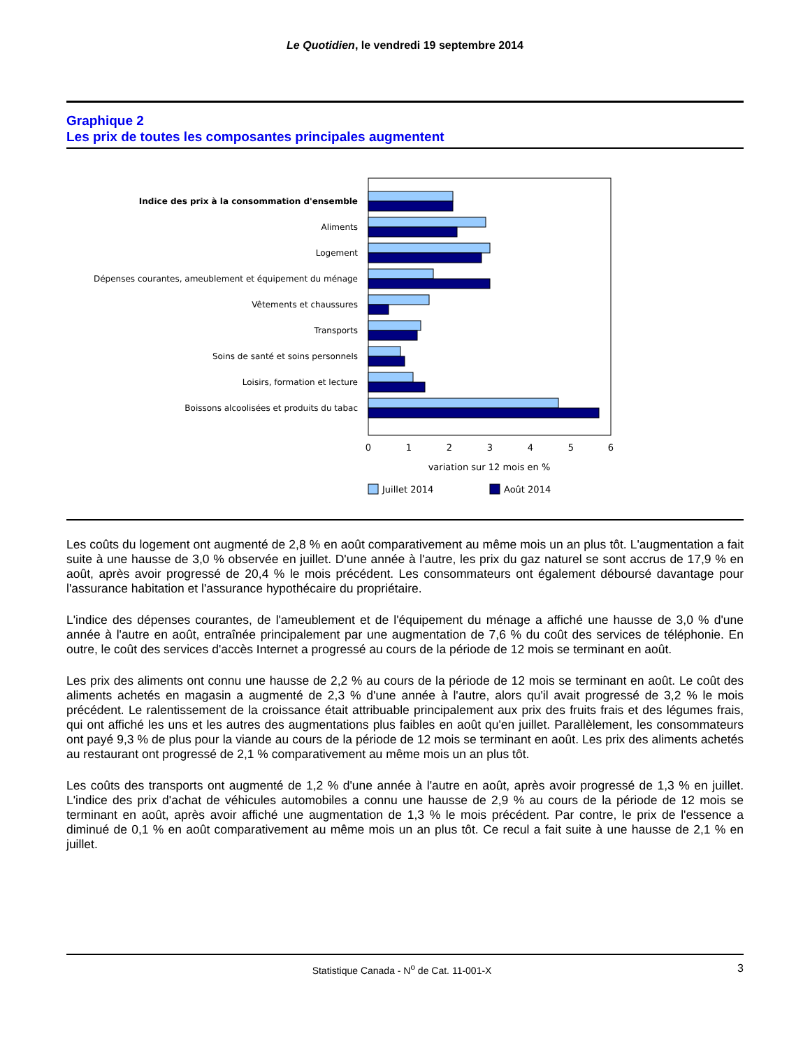Le Quotidien, le vendredi 19 septembre 2014
Graphique 2
Les prix de toutes les composantes principales augmentent
Indice des prix à la consommation d'ensemble
Aliments
Logement
Dépenses courantes, ameublement et équipement du ménage
Vêtements et chaussures
Transports
Soins de santé et soins personnels
Loisirs, formation et lecture
Boissons alcoolisées et produits du tabac
0
1
2
3
4
5
6
variation sur 12 mois en %
Juillet 2014
Août 2014
Les coûts du logement ont augmenté de 2,8 % en août comparativement au même mois un an plus tôt. L'augmentation a fait suite à une hausse de 3,0 % observée en juillet. D'une année à l'autre, les prix du gaz naturel se sont accrus de 17,9 % en août, après avoir progressé de 20,4 % le mois précédent. Les consommateurs ont également déboursé davantage pour l'assurance habitation et l'assurance hypothécaire du propriétaire.
L'indice des dépenses courantes, de l'ameublement et de l'équipement du ménage a affiché une hausse de 3,0 % d'une année à l'autre en août, entraînée principalement par une augmentation de 7,6 % du coût des services de téléphonie. En outre, le coût des services d'accès Internet a progressé au cours de la période de 12 mois se terminant en août.
Les prix des aliments ont connu une hausse de 2,2 % au cours de la période de 12 mois se terminant en août. Le coût des aliments achetés en magasin a augmenté de 2,3 % d'une année à l'autre, alors qu'il avait progressé de 3,2 % le mois précédent. Le ralentissement de la croissance était attribuable principalement aux prix des fruits frais et des légumes frais, qui ont affiché les uns et les autres des augmentations plus faibles en août qu'en juillet. Parallèlement, les consommateurs ont payé 9,3 % de plus pour la viande au cours de la période de 12 mois se terminant en août. Les prix des aliments achetés au restaurant ont progressé de 2,1 % comparativement au même mois un an plus tôt.
Les coûts des transports ont augmenté de 1,2 % d'une année à l'autre en août, après avoir progressé de 1,3 % en juillet. L'indice des prix d'achat de véhicules automobiles a connu une hausse de 2,9 % au cours de la période de 12 mois se terminant en août, après avoir affiché une augmentation de 1,3 % le mois précédent. Par contre, le prix de l'essence a diminué de 0,1 % en août comparativement au même mois un an plus tôt. Ce recul a fait suite à une hausse de 2,1 % en juillet.
Statistique Canada - N<sup>o</sup> de Cat. 11-001-X 3